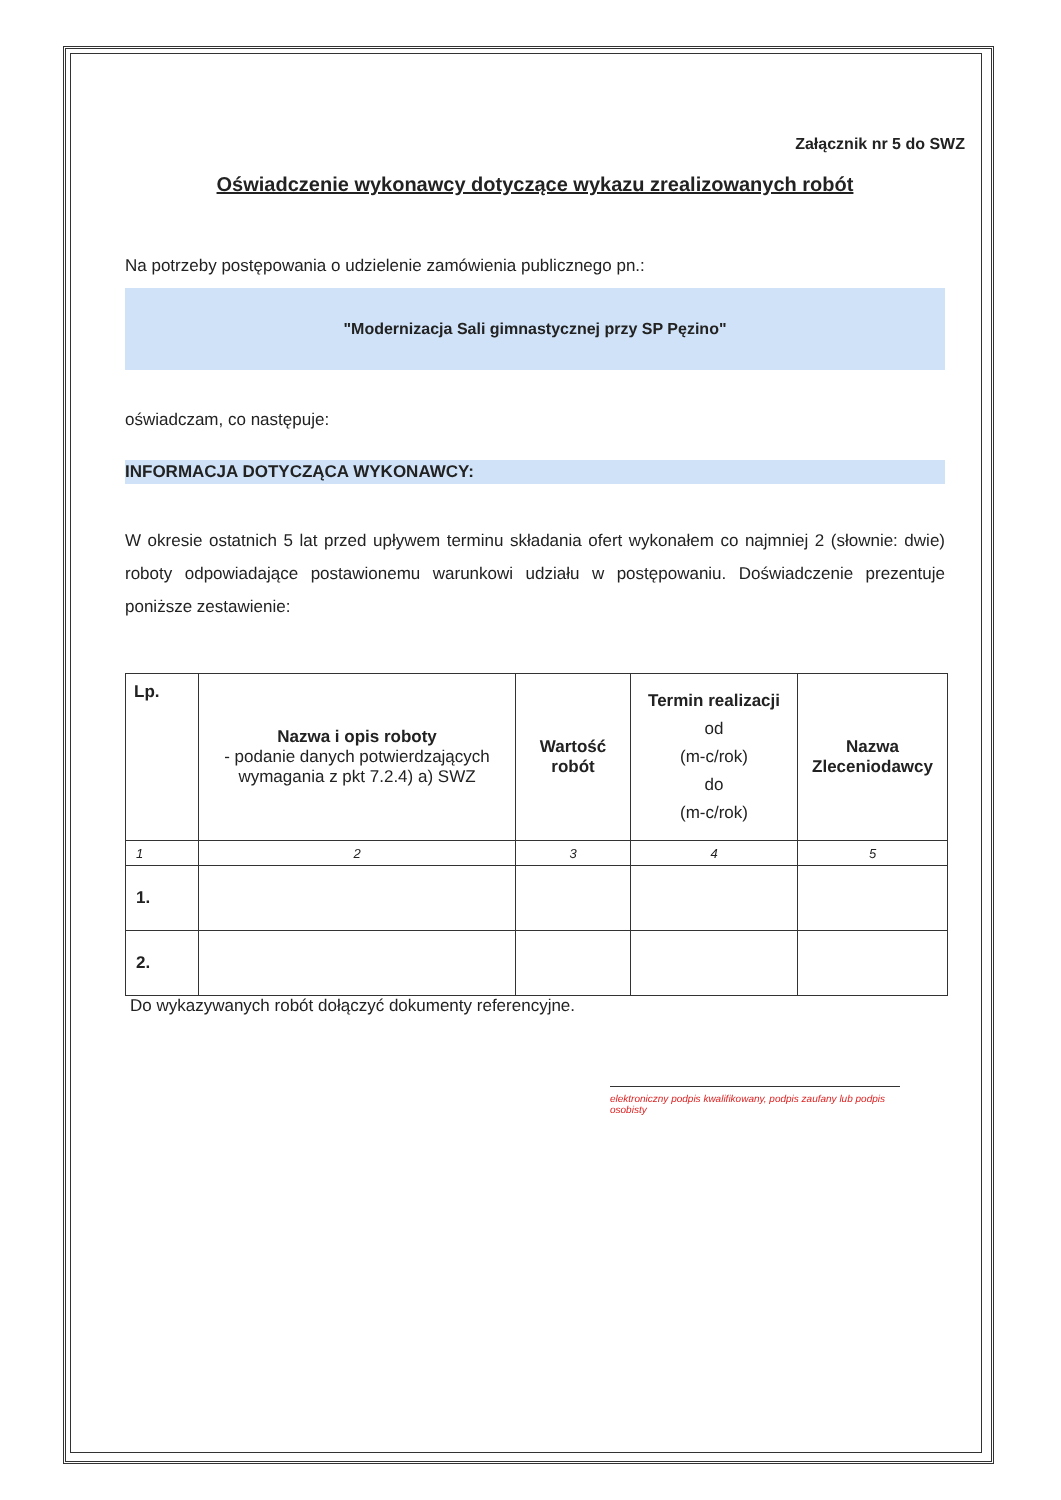Załącznik nr 5 do SWZ
Oświadczenie wykonawcy dotyczące wykazu zrealizowanych robót
Na potrzeby postępowania o udzielenie zamówienia publicznego pn.:
"Modernizacja Sali gimnastycznej przy SP Pęzino"
oświadczam, co następuje:
INFORMACJA DOTYCZĄCA WYKONAWCY:
W okresie ostatnich 5 lat przed upływem terminu składania ofert wykonałem co najmniej 2 (słownie: dwie) roboty odpowiadające postawionemu warunkowi udziału w postępowaniu. Doświadczenie prezentuje poniższe zestawienie:
| Lp. | Nazwa i opis roboty - podanie danych potwierdzających wymagania z pkt 7.2.4) a) SWZ | Wartość robót | Termin realizacji od (m-c/rok) do (m-c/rok) | Nazwa Zleceniodawcy |
| --- | --- | --- | --- | --- |
| 1 | 2 | 3 | 4 | 5 |
| 1. | | | | |
| 2. | | | | |
Do wykazywanych robót dołączyć dokumenty referencyjne.
elektroniczny podpis kwalifikowany, podpis zaufany lub podpis osobisty